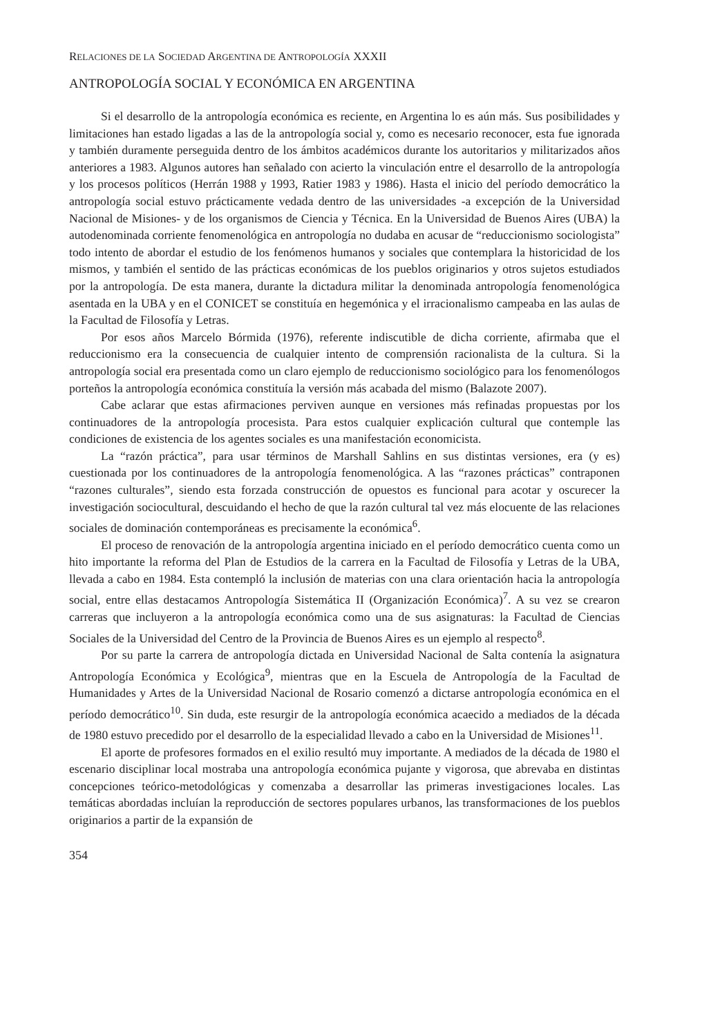RELACIONES DE LA SOCIEDAD ARGENTINA DE ANTROPOLOGÍA XXXII
ANTROPOLOGÍA SOCIAL Y ECONÓMICA EN ARGENTINA
Si el desarrollo de la antropología económica es reciente, en Argentina lo es aún más. Sus posibilidades y limitaciones han estado ligadas a las de la antropología social y, como es necesario reconocer, esta fue ignorada y también duramente perseguida dentro de los ámbitos académicos durante los autoritarios y militarizados años anteriores a 1983. Algunos autores han señalado con acierto la vinculación entre el desarrollo de la antropología y los procesos políticos (Herrán 1988 y 1993, Ratier 1983 y 1986). Hasta el inicio del período democrático la antropología social estuvo prácticamente vedada dentro de las universidades -a excepción de la Universidad Nacional de Misiones- y de los organismos de Ciencia y Técnica. En la Universidad de Buenos Aires (UBA) la autodenominada corriente fenomenológica en antropología no dudaba en acusar de “reduccionismo sociologista” todo intento de abordar el estudio de los fenómenos humanos y sociales que contemplara la historicidad de los mismos, y también el sentido de las prácticas económicas de los pueblos originarios y otros sujetos estudiados por la antropología. De esta manera, durante la dictadura militar la denominada antropología fenomenológica asentada en la UBA y en el CONICET se constituía en hegemónica y el irracionalismo campeaba en las aulas de la Facultad de Filosofía y Letras.
Por esos años Marcelo Bórmida (1976), referente indiscutible de dicha corriente, afirmaba que el reduccionismo era la consecuencia de cualquier intento de comprensión racionalista de la cultura. Si la antropología social era presentada como un claro ejemplo de reduccionismo sociológico para los fenomenólogos porteños la antropología económica constituía la versión más acabada del mismo (Balazote 2007).
Cabe aclarar que estas afirmaciones perviven aunque en versiones más refinadas propuestas por los continuadores de la antropología procesista. Para estos cualquier explicación cultural que contemple las condiciones de existencia de los agentes sociales es una manifestación economicista.
La “razón práctica”, para usar términos de Marshall Sahlins en sus distintas versiones, era (y es) cuestionada por los continuadores de la antropología fenomenológica. A las “razones prácticas” contraponen “razones culturales”, siendo esta forzada construcción de opuestos es funcional para acotar y oscurecer la investigación sociocultural, descuidando el hecho de que la razón cultural tal vez más elocuente de las relaciones sociales de dominación contemporáneas es precisamente la económica<sup>6</sup>.
El proceso de renovación de la antropología argentina iniciado en el período democrático cuenta como un hito importante la reforma del Plan de Estudios de la carrera en la Facultad de Filosofía y Letras de la UBA, llevada a cabo en 1984. Esta contempló la inclusión de materias con una clara orientación hacia la antropología social, entre ellas destacamos Antropología Sistemática II (Organización Económica)<sup>7</sup>. A su vez se crearon carreras que incluyeron a la antropología económica como una de sus asignaturas: la Facultad de Ciencias Sociales de la Universidad del Centro de la Provincia de Buenos Aires es un ejemplo al respecto<sup>8</sup>.
Por su parte la carrera de antropología dictada en Universidad Nacional de Salta contenía la asignatura Antropología Económica y Ecológica<sup>9</sup>, mientras que en la Escuela de Antropología de la Facultad de Humanidades y Artes de la Universidad Nacional de Rosario comenzó a dictarse antropología económica en el período democrático<sup>10</sup>. Sin duda, este resurgir de la antropología económica acaecido a mediados de la década de 1980 estuvo precedido por el desarrollo de la especialidad llevado a cabo en la Universidad de Misiones<sup>11</sup>.
El aporte de profesores formados en el exilio resultó muy importante. A mediados de la década de 1980 el escenario disciplinar local mostraba una antropología económica pujante y vigorosa, que abrevaba en distintas concepciones teórico-metodológicas y comenzaba a desarrollar las primeras investigaciones locales. Las temáticas abordadas incluían la reproducción de sectores populares urbanos, las transformaciones de los pueblos originarios a partir de la expansión de
354